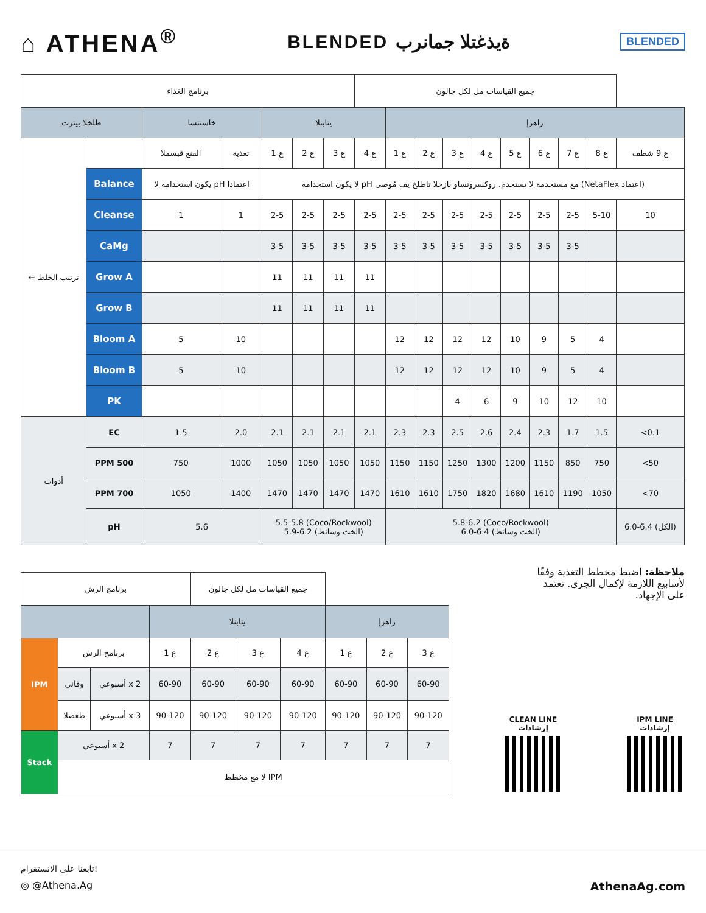⌂ ATHENA<sup>®</sup>
BLENDED ةيذغتلا جمانرب
BLENDED
| برنامج الغذاء | | | | | | | جميع القياسات مل لكل جالون | | | | | | | | | |
| طلخلا بيترت | | خاسنتسا | | يتابنلا | | | | راهزإ | | | | | | | | |
| ← ترتيب الخلط | | القنع قبسملا | تغذية | ع 1 | ع 2 | ع 3 | ع 4 | ع 1 | ع 2 | ع 3 | ع 4 | ع 5 | ع 6 | ع 7 | ع 8 | ع 9 شطف |
| | Balance | يكون استخدامه لا pH اعتمادا | | لا يكون استخدامه pH مع مستخدمة لا تستخدم. روكسروتساو نازخلا تاطلخ يف مُوصى (NetaFlex اعتماد) | | | | | | | | | | | | |
| | Cleanse | 1 | 1 | 2-5 | 2-5 | 2-5 | 2-5 | 2-5 | 2-5 | 2-5 | 2-5 | 2-5 | 2-5 | 2-5 | 5-10 | 10 |
| | CaMg | | | 3-5 | 3-5 | 3-5 | 3-5 | 3-5 | 3-5 | 3-5 | 3-5 | 3-5 | 3-5 | 3-5 | | |
| | Grow A | | | 11 | 11 | 11 | 11 | | | | | | | | | |
| | Grow B | | | 11 | 11 | 11 | 11 | | | | | | | | | |
| | Bloom A | 5 | 10 | | | | | 12 | 12 | 12 | 12 | 10 | 9 | 5 | 4 | |
| | Bloom B | 5 | 10 | | | | | 12 | 12 | 12 | 12 | 10 | 9 | 5 | 4 | |
| | PK | | | | | | | | | 4 | 6 | 9 | 10 | 12 | 10 | |
| أدوات | EC | 1.5 | 2.0 | 2.1 | 2.1 | 2.1 | 2.1 | 2.3 | 2.3 | 2.5 | 2.6 | 2.4 | 2.3 | 1.7 | 1.5 | <0.1 |
| | PPM 500 | 750 | 1000 | 1050 | 1050 | 1050 | 1050 | 1150 | 1150 | 1250 | 1300 | 1200 | 1150 | 850 | 750 | <50 |
| | PPM 700 | 1050 | 1400 | 1470 | 1470 | 1470 | 1470 | 1610 | 1610 | 1750 | 1820 | 1680 | 1610 | 1190 | 1050 | <70 |
| | pH | 5.6 | | 5.5-5.8 (Coco/Rockwool) 5.9-6.2 (الخث وسائط) | | | | 5.8-6.2 (Coco/Rockwool) 6.0-6.4 (الخث وسائط) | | | | | | | | 6.0-6.4 (الكل) |
| برنامج الرش | | | | جميع القياسات مل لكل جالون | | | | | |
| | | | يتابنلا | | | | راهزإ | | |
| IPM | برنامج الرش | | ع 1 | ع 2 | ع 3 | ع 4 | ع 1 | ع 2 | ع 3 |
| | وقائي | أسبوعي x 2 | 60-90 | 60-90 | 60-90 | 60-90 | 60-90 | 60-90 | 60-90 |
| | طغضلا | أسبوعي x 3 | 90-120 | 90-120 | 90-120 | 90-120 | 90-120 | 90-120 | 90-120 |
| Stack | أسبوعي x 2 | | 7 | 7 | 7 | 7 | 7 | 7 | 7 |
| | لا مع مخطط IPM | | | | | | | | |
ملاحظة: اضبط مخطط التغذية وفقًا لأسابيع اللازمة لإكمال الجري. تعتمد على الإجهاد.
CLEAN LINE
إرشادات
IPM LINE
إرشادات
تابعنا على الانستقرام!
◎ @Athena.Ag AthenaAg.com